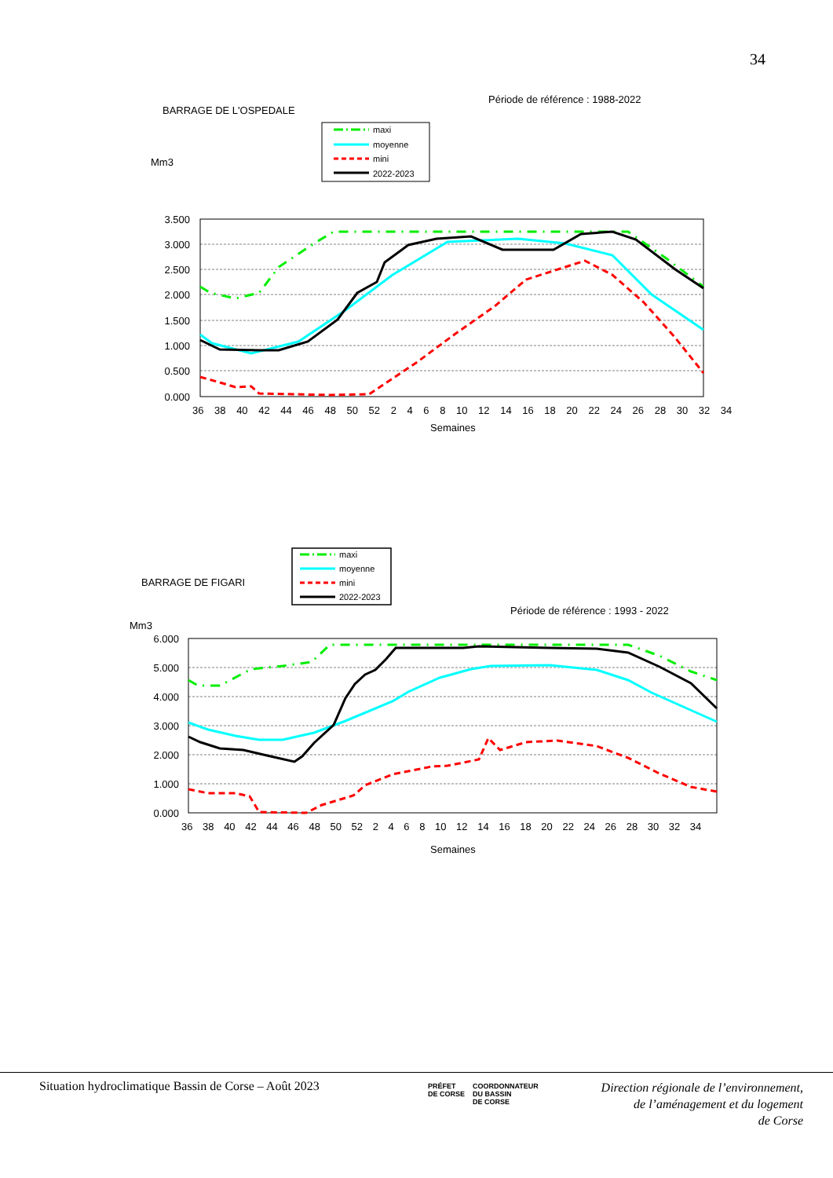34
Période de référence : 1988-2022
BARRAGE DE L'OSPEDALE
Mm3
maxi
moyenne
mini
2022-2023
3.500
3.000
2.500
2.000
1.500
1.000
0.500
0.000
36 38 40 42 44 46 48 50 52 2 4 6 8 10 12 14 16 18 20 22 24 26 28 30 32 34
Semaines
maxi
moyenne
mini
2022-2023
BARRAGE DE FIGARI
Période de référence : 1993 - 2022
Mm3
6.000
5.000
4.000
3.000
2.000
1.000
0.000
36 38 40 42 44 46 48 50 52 2 4 6 8 10 12 14 16 18 20 22 24 26 28 30 32 34
Semaines
Situation hydroclimatique Bassin de Corse – Août 2023
PRÉFET
DE CORSE
COORDONNATEUR
DU BASSIN
DE CORSE
Direction régionale de l’environnement,
de l’aménagement et du logement
de Corse